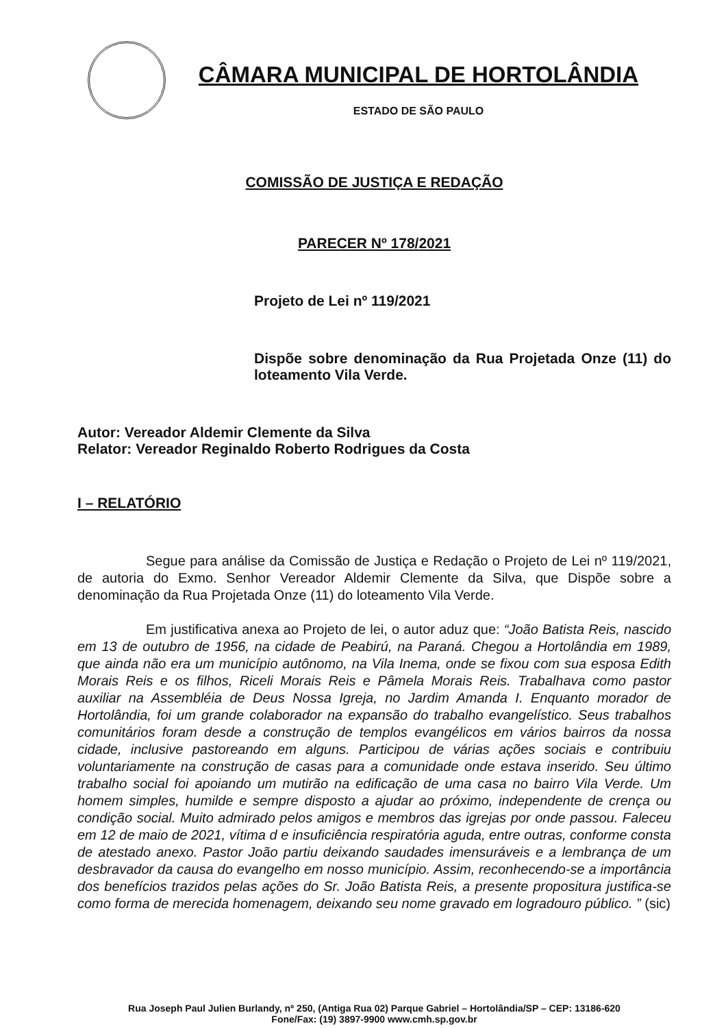CÂMARA MUNICIPAL DE HORTOLÂNDIA
ESTADO DE SÃO PAULO
COMISSÃO DE JUSTIÇA E REDAÇÃO
PARECER Nº 178/2021
Projeto de Lei nº 119/2021
Dispõe sobre denominação da Rua Projetada Onze (11) do loteamento Vila Verde.
Autor: Vereador Aldemir Clemente da Silva
Relator: Vereador Reginaldo Roberto Rodrigues da Costa
I – RELATÓRIO
Segue para análise da Comissão de Justiça e Redação o Projeto de Lei nº 119/2021, de autoria do Exmo. Senhor Vereador Aldemir Clemente da Silva, que Dispõe sobre a denominação da Rua Projetada Onze (11) do loteamento Vila Verde.
Em justificativa anexa ao Projeto de lei, o autor aduz que: “João Batista Reis, nascido em 13 de outubro de 1956, na cidade de Peabirú, na Paraná. Chegou a Hortolândia em 1989, que ainda não era um município autônomo, na Vila Inema, onde se fixou com sua esposa Edith Morais Reis e os filhos, Riceli Morais Reis e Pâmela Morais Reis. Trabalhava como pastor auxiliar na Assembléia de Deus Nossa Igreja, no Jardim Amanda I. Enquanto morador de Hortolândia, foi um grande colaborador na expansão do trabalho evangelístico. Seus trabalhos comunitários foram desde a construção de templos evangélicos em vários bairros da nossa cidade, inclusive pastoreando em alguns. Participou de várias ações sociais e contribuiu voluntariamente na construção de casas para a comunidade onde estava inserido. Seu último trabalho social foi apoiando um mutirão na edificação de uma casa no bairro Vila Verde. Um homem simples, humilde e sempre disposto a ajudar ao próximo, independente de crença ou condição social. Muito admirado pelos amigos e membros das igrejas por onde passou. Faleceu em 12 de maio de 2021, vítima d e insuficiência respiratória aguda, entre outras, conforme consta de atestado anexo. Pastor João partiu deixando saudades imensuráveis e a lembrança de um desbravador da causa do evangelho em nosso município. Assim, reconhecendo-se a importância dos benefícios trazidos pelas ações do Sr. João Batista Reis, a presente propositura justifica-se como forma de merecida homenagem, deixando seu nome gravado em logradouro público. ” (sic)
Rua Joseph Paul Julien Burlandy, nº 250, (Antiga Rua 02) Parque Gabriel – Hortolândia/SP – CEP: 13186-620
Fone/Fax: (19) 3897-9900 www.cmh.sp.gov.br